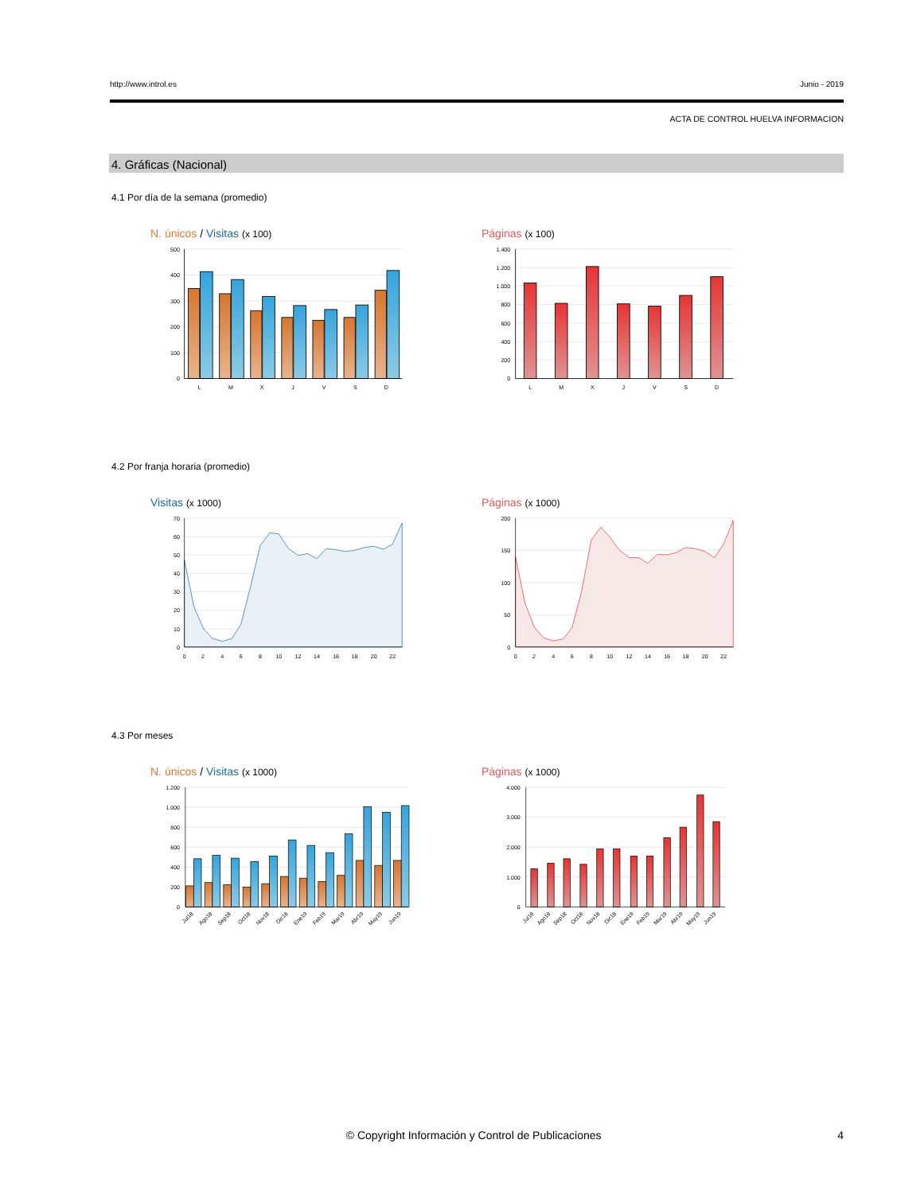http://www.introl.es Junio - 2019
ACTA DE CONTROL HUELVA INFORMACION
4. Gráficas (Nacional)
4.1 Por día de la semana (promedio)
N. únicos / Visitas (x 100)
500
400
300
200
100
0
L
M
X
J
V
S
D
Páginas (x 100)
1.400
1.200
1.000
800
600
400
200
0
L
M
X
J
V
S
D
4.2 Por franja horaria (promedio)
Visitas (x 1000)
70
60
50
40
30
20
10
0
0
2
4
6
8
10
12
14
16
18
20
22
Páginas (x 1000)
200
150
100
50
0
0
2
4
6
8
10
12
14
16
18
20
22
4.3 Por meses
N. únicos / Visitas (x 1000)
1.200
1.000
800
600
400
200
0
Jul18
Ago18
Sep18
Oct18
Nov18
Dic18
Ene19
Feb19
Mar19
Abr19
May19
Jun19
Páginas (x 1000)
4.000
3.000
2.000
1.000
0
Jul18
Ago18
Sep18
Oct18
Nov18
Dic18
Ene19
Feb19
Mar19
Abr19
May19
Jun19
© Copyright Información y Control de Publicaciones 4